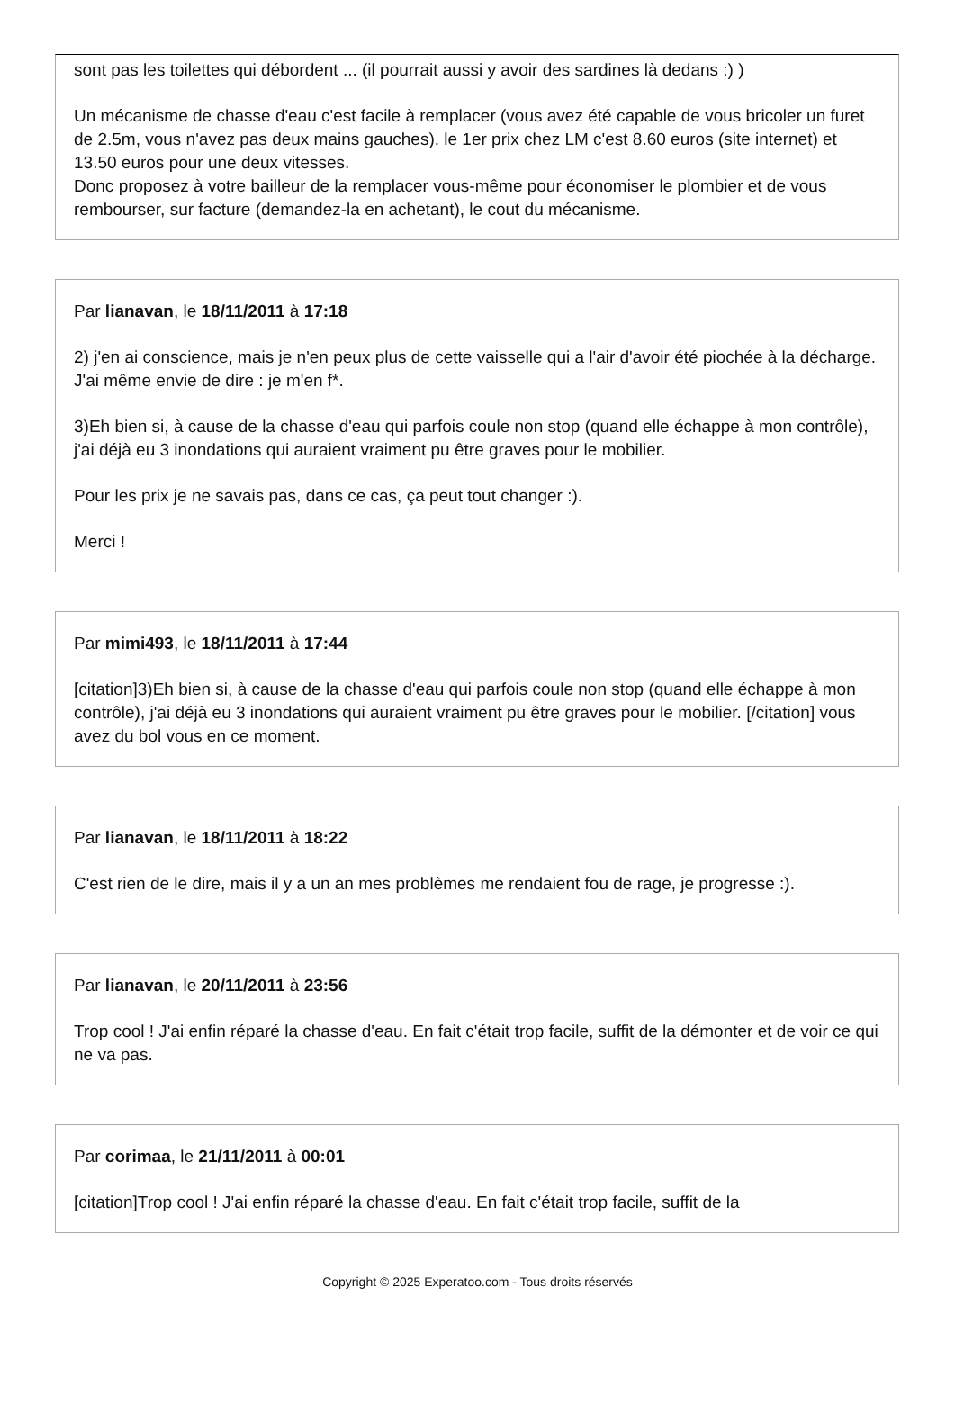sont pas les toilettes qui débordent ... (il pourrait aussi y avoir des sardines là dedans :) )
Un mécanisme de chasse d'eau c'est facile à remplacer (vous avez été capable de vous bricoler un furet de 2.5m, vous n'avez pas deux mains gauches). le 1er prix chez LM c'est 8.60 euros (site internet) et 13.50 euros pour une deux vitesses.
Donc proposez à votre bailleur de la remplacer vous-même pour économiser le plombier et de vous rembourser, sur facture (demandez-la en achetant), le cout du mécanisme.
Par lianavan, le 18/11/2011 à 17:18
2) j'en ai conscience, mais je n'en peux plus de cette vaisselle qui a l'air d'avoir été piochée à la décharge. J'ai même envie de dire : je m'en f*.
3)Eh bien si, à cause de la chasse d'eau qui parfois coule non stop (quand elle échappe à mon contrôle), j'ai déjà eu 3 inondations qui auraient vraiment pu être graves pour le mobilier.
Pour les prix je ne savais pas, dans ce cas, ça peut tout changer :).
Merci !
Par mimi493, le 18/11/2011 à 17:44
[citation]3)Eh bien si, à cause de la chasse d'eau qui parfois coule non stop (quand elle échappe à mon contrôle), j'ai déjà eu 3 inondations qui auraient vraiment pu être graves pour le mobilier. [/citation] vous avez du bol vous en ce moment.
Par lianavan, le 18/11/2011 à 18:22
C'est rien de le dire, mais il y a un an mes problèmes me rendaient fou de rage, je progresse :).
Par lianavan, le 20/11/2011 à 23:56
Trop cool ! J'ai enfin réparé la chasse d'eau. En fait c'était trop facile, suffit de la démonter et de voir ce qui ne va pas.
Par corimaa, le 21/11/2011 à 00:01
[citation]Trop cool ! J'ai enfin réparé la chasse d'eau. En fait c'était trop facile, suffit de la
Copyright © 2025 Experatoo.com - Tous droits réservés